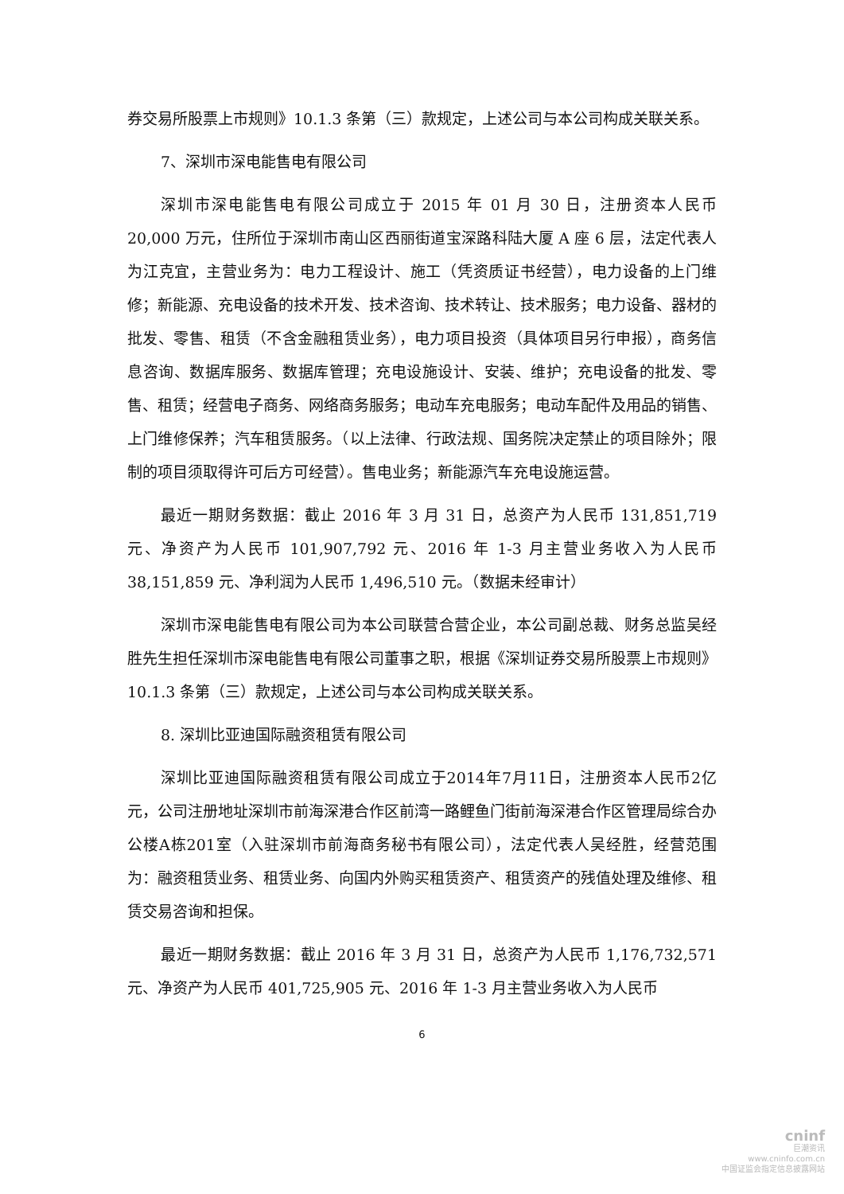券交易所股票上市规则》10.1.3 条第（三）款规定，上述公司与本公司构成关联关系。
7、深圳市深电能售电有限公司
深圳市深电能售电有限公司成立于 2015 年 01 月 30 日，注册资本人民币 20,000 万元，住所位于深圳市南山区西丽街道宝深路科陆大厦 A 座 6 层，法定代表人为江克宜，主营业务为：电力工程设计、施工（凭资质证书经营），电力设备的上门维修；新能源、充电设备的技术开发、技术咨询、技术转让、技术服务；电力设备、器材的批发、零售、租赁（不含金融租赁业务），电力项目投资（具体项目另行申报），商务信息咨询、数据库服务、数据库管理；充电设施设计、安装、维护；充电设备的批发、零售、租赁；经营电子商务、网络商务服务；电动车充电服务；电动车配件及用品的销售、上门维修保养；汽车租赁服务。（以上法律、行政法规、国务院决定禁止的项目除外；限制的项目须取得许可后方可经营）。售电业务；新能源汽车充电设施运营。
最近一期财务数据：截止 2016 年 3 月 31 日，总资产为人民币 131,851,719 元、净资产为人民币 101,907,792 元、2016 年 1-3 月主营业务收入为人民币 38,151,859 元、净利润为人民币 1,496,510 元。（数据未经审计）
深圳市深电能售电有限公司为本公司联营合营企业，本公司副总裁、财务总监吴经胜先生担任深圳市深电能售电有限公司董事之职，根据《深圳证券交易所股票上市规则》10.1.3 条第（三）款规定，上述公司与本公司构成关联关系。
8. 深圳比亚迪国际融资租赁有限公司
深圳比亚迪国际融资租赁有限公司成立于2014年7月11日，注册资本人民币2亿元，公司注册地址深圳市前海深港合作区前湾一路鲤鱼门街前海深港合作区管理局综合办公楼A栋201室（入驻深圳市前海商务秘书有限公司），法定代表人吴经胜，经营范围为：融资租赁业务、租赁业务、向国内外购买租赁资产、租赁资产的残值处理及维修、租赁交易咨询和担保。
最近一期财务数据：截止 2016 年 3 月 31 日，总资产为人民币 1,176,732,571 元、净资产为人民币 401,725,905 元、2016 年 1-3 月主营业务收入为人民币
6
cninf
巨潮资讯
www.cninfo.com.cn
中国证监会指定信息披露网站